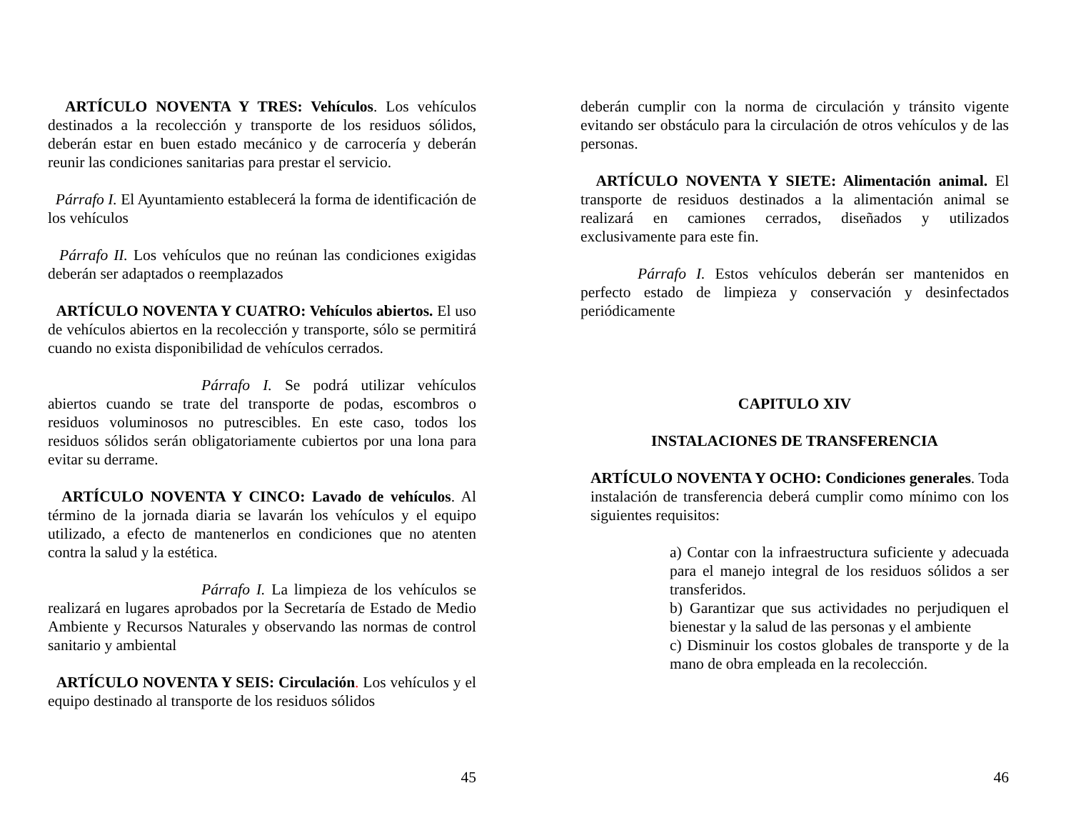ARTÍCULO NOVENTA Y TRES: Vehículos. Los vehículos destinados a la recolección y transporte de los residuos sólidos, deberán estar en buen estado mecánico y de carrocería y deberán reunir las condiciones sanitarias para prestar el servicio.
Párrafo I. El Ayuntamiento establecerá la forma de identificación de los vehículos
Párrafo II. Los vehículos que no reúnan las condiciones exigidas deberán ser adaptados o reemplazados
ARTÍCULO NOVENTA Y CUATRO: Vehículos abiertos. El uso de vehículos abiertos en la recolección y transporte, sólo se permitirá cuando no exista disponibilidad de vehículos cerrados.
Párrafo I. Se podrá utilizar vehículos abiertos cuando se trate del transporte de podas, escombros o residuos voluminosos no putrescibles. En este caso, todos los residuos sólidos serán obligatoriamente cubiertos por una lona para evitar su derrame.
ARTÍCULO NOVENTA Y CINCO: Lavado de vehículos. Al término de la jornada diaria se lavarán los vehículos y el equipo utilizado, a efecto de mantenerlos en condiciones que no atenten contra la salud y la estética.
Párrafo I. La limpieza de los vehículos se realizará en lugares aprobados por la Secretaría de Estado de Medio Ambiente y Recursos Naturales y observando las normas de control sanitario y ambiental
ARTÍCULO NOVENTA Y SEIS: Circulación. Los vehículos y el equipo destinado al transporte de los residuos sólidos
45
deberán cumplir con la norma de circulación y tránsito vigente evitando ser obstáculo para la circulación de otros vehículos y de las personas.
ARTÍCULO NOVENTA Y SIETE: Alimentación animal. El transporte de residuos destinados a la alimentación animal se realizará en camiones cerrados, diseñados y utilizados exclusivamente para este fin.
Párrafo I. Estos vehículos deberán ser mantenidos en perfecto estado de limpieza y conservación y desinfectados periódicamente
CAPITULO XIV
INSTALACIONES DE TRANSFERENCIA
ARTÍCULO NOVENTA Y OCHO: Condiciones generales. Toda instalación de transferencia deberá cumplir como mínimo con los siguientes requisitos:
a) Contar con la infraestructura suficiente y adecuada para el manejo integral de los residuos sólidos a ser transferidos.
b) Garantizar que sus actividades no perjudiquen el bienestar y la salud de las personas y el ambiente
c) Disminuir los costos globales de transporte y de la mano de obra empleada en la recolección.
46